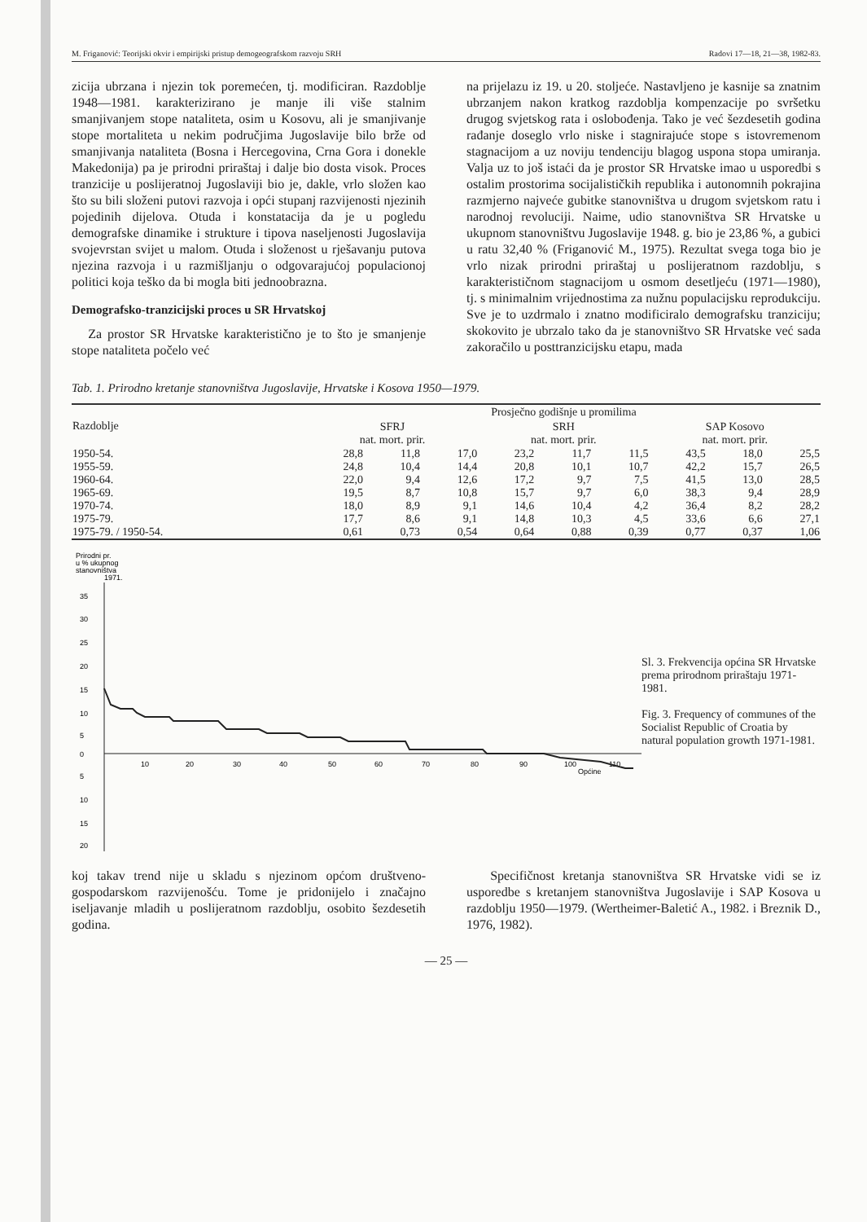M. Friganović: Teorijski okvir i empirijski pristup demogeografskom razvoju SRH Radovi 17—18, 21—38, 1982-83.
zicija ubrzana i njezin tok poremećen, tj. modificiran. Razdoblje 1948—1981. karakterizirano je manje ili više stalnim smanjivanjem stope nataliteta, osim u Kosovu, ali je smanjivanje stope mortaliteta u nekim područjima Jugoslavije bilo brže od smanjivanja nataliteta (Bosna i Hercegovina, Crna Gora i donekle Makedonija) pa je prirodni priraštaj i dalje bio dosta visok. Proces tranzicije u poslijeratnoj Jugoslaviji bio je, dakle, vrlo složen kao što su bili složeni putovi razvoja i opći stupanj razvijenosti njezinih pojedinih dijelova. Otuda i konstatacija da je u pogledu demografske dinamike i strukture i tipova naseljenosti Jugoslavija svojevrstan svijet u malom. Otuda i složenost u rješavanju putova njezina razvoja i u razmišljanju o odgovarajućoj populacionoj politici koja teško da bi mogla biti jednoobrazna.
Demografsko-tranzicijski proces u SR Hrvatskoj
Za prostor SR Hrvatske karakteristično je to što je smanjenje stope nataliteta počelo već
na prijelazu iz 19. u 20. stoljeće. Nastavljeno je kasnije sa znatnim ubrzanjem nakon kratkog razdoblja kompenzacije po svršetku drugog svjetskog rata i oslobođenja. Tako je već šezdesetih godina rađanje doseglo vrlo niske i stagnirajuće stope s istovremenom stagnacijom a uz noviju tendenciju blagog uspona stopa umiranja. Valja uz to još istaći da je prostor SR Hrvatske imao u usporedbi s ostalim prostorima socijalističkih republika i autonomnih pokrajina razmjerno najveće gubitke stanovništva u drugom svjetskom ratu i narodnoj revoluciji. Naime, udio stanovništva SR Hrvatske u ukupnom stanovništvu Jugoslavije 1948. g. bio je 23,86 %, a gubici u ratu 32,40 % (Friganović M., 1975). Rezultat svega toga bio je vrlo nizak prirodni priraštaj u poslijeratnom razdoblju, s karakterističnom stagnacijom u osmom desetljeću (1971—1980), tj. s minimalnim vrijednostima za nužnu populacijsku reprodukciju. Sve je to uzdrmalo i znatno modificiralo demografsku tranziciju; skokovito je ubrzalo tako da je stanovništvo SR Hrvatske već sada zakoračilo u posttranzicijsku etapu, mada
Tab. 1. Prirodno kretanje stanovništva Jugoslavije, Hrvatske i Kosova 1950—1979.
| Razdoblje | Prosječno godišnje u promilima | | | | | | | | |
| --- | --- | --- | --- | --- | --- | --- | --- | --- | --- |
| | SFRJ nat. mort. prir. | | | SRH nat. mort. prir. | | | SAP Kosovo nat. mort. prir. | | |
| 1950-54. | 28,8 | 11,8 | 17,0 | 23,2 | 11,7 | 11,5 | 43,5 | 18,0 | 25,5 |
| 1955-59. | 24,8 | 10,4 | 14,4 | 20,8 | 10,1 | 10,7 | 42,2 | 15,7 | 26,5 |
| 1960-64. | 22,0 | 9,4 | 12,6 | 17,2 | 9,7 | 7,5 | 41,5 | 13,0 | 28,5 |
| 1965-69. | 19,5 | 8,7 | 10,8 | 15,7 | 9,7 | 6,0 | 38,3 | 9,4 | 28,9 |
| 1970-74. | 18,0 | 8,9 | 9,1 | 14,6 | 10,4 | 4,2 | 36,4 | 8,2 | 28,2 |
| 1975-79. | 17,7 | 8,6 | 9,1 | 14,8 | 10,3 | 4,5 | 33,6 | 6,6 | 27,1 |
| 1975-79. / 1950-54. | 0,61 | 0,73 | 0,54 | 0,64 | 0,88 | 0,39 | 0,77 | 0,37 | 1,06 |
Prirodni pr.
u % ukupnog
stanovništva
1971.
35
30
25
20
15
10
5
0
5
10
15
20
10
20
30
40
50
60
70
80
90
100
110
Općine
Sl. 3. Frekvencija općina SR Hrvatske prema prirodnom priraštaju 1971-1981.
Fig. 3. Frequency of communes of the Socialist Republic of Croatia by natural population growth 1971-1981.
koj takav trend nije u skladu s njezinom općom društveno-gospodarskom razvijenošću. Tome je pridonijelo i značajno iseljavanje mladih u poslijeratnom razdoblju, osobito šezdesetih godina.
Specifičnost kretanja stanovništva SR Hrvatske vidi se iz usporedbe s kretanjem stanovništva Jugoslavije i SAP Kosova u razdoblju 1950—1979. (Wertheimer-Baletić A., 1982. i Breznik D., 1976, 1982).
— 25 —